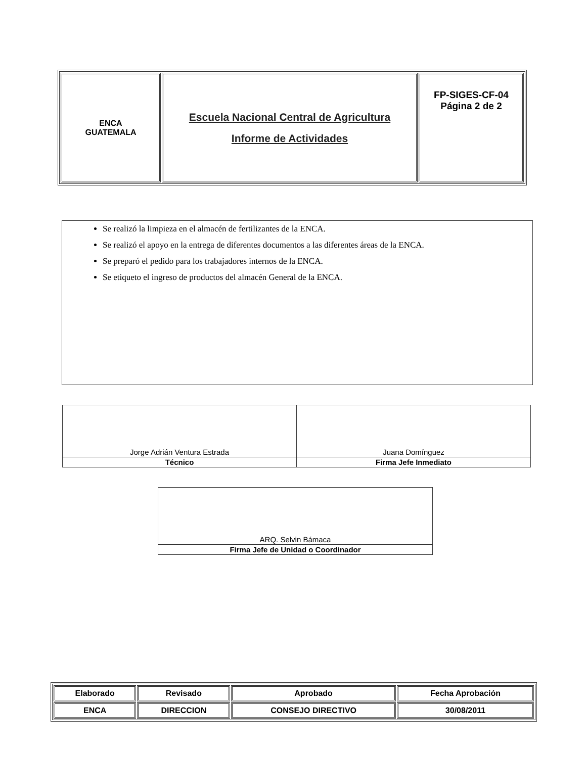| ENCA GUATEMALA | Escuela Nacional Central de Agricultura Informe de Actividades | FP-SIGES-CF-04 Página 2 de 2 |
Se realizó la limpieza en el almacén de fertilizantes de la ENCA.
Se realizó el apoyo en la entrega de diferentes documentos a las diferentes áreas de la ENCA.
Se preparó el pedido para los trabajadores internos de la ENCA.
Se etiqueto el ingreso de productos del almacén General de la ENCA.
| Jorge Adrián Ventura Estrada | Juana Domínguez |
| Técnico | Firma Jefe Inmediato |
| ARQ. Selvin Bámaca |
| Firma Jefe de Unidad o Coordinador |
| Elaborado | Revisado | Aprobado | Fecha Aprobación |
| ENCA | DIRECCION | CONSEJO DIRECTIVO | 30/08/2011 |